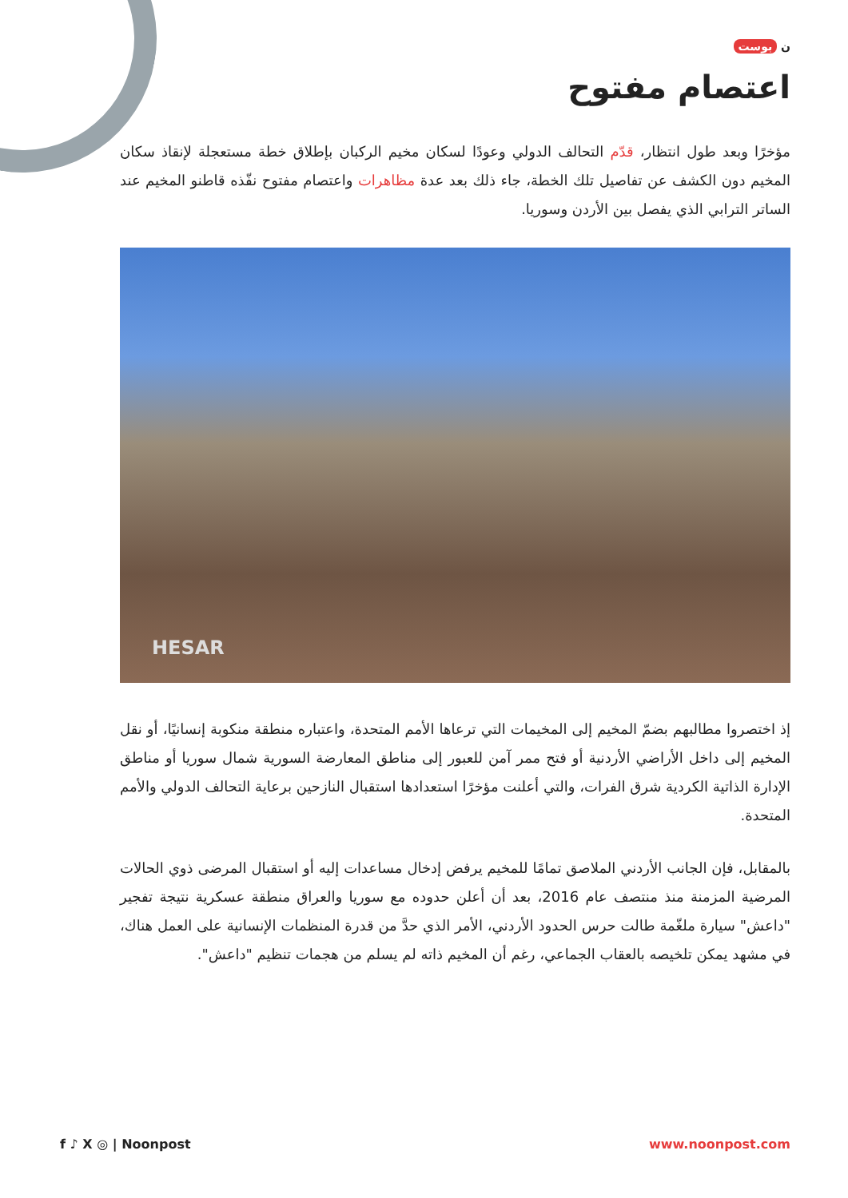ن بوست
اعتصام مفتوح
مؤخرًا وبعد طول انتظار، قدّم التحالف الدولي وعودًا لسكان مخيم الركبان بإطلاق خطة مستعجلة لإنقاذ سكان المخيم دون الكشف عن تفاصيل تلك الخطة، جاء ذلك بعد عدة مظاهرات واعتصام مفتوح نفّذه قاطنو المخيم عند الساتر الترابي الذي يفصل بين الأردن وسوريا.
HESAR
إذ اختصروا مطالبهم بضمّ المخيم إلى المخيمات التي ترعاها الأمم المتحدة، واعتباره منطقة منكوبة إنسانيًا، أو نقل المخيم إلى داخل الأراضي الأردنية أو فتح ممر آمن للعبور إلى مناطق المعارضة السورية شمال سوريا أو مناطق الإدارة الذاتية الكردية شرق الفرات، والتي أعلنت مؤخرًا استعدادها استقبال النازحين برعاية التحالف الدولي والأمم المتحدة.
بالمقابل، فإن الجانب الأردني الملاصق تمامًا للمخيم يرفض إدخال مساعدات إليه أو استقبال المرضى ذوي الحالات المرضية المزمنة منذ منتصف عام 2016، بعد أن أعلن حدوده مع سوريا والعراق منطقة عسكرية نتيجة تفجير "داعش" سيارة ملغّمة طالت حرس الحدود الأردني، الأمر الذي حدَّ من قدرة المنظمات الإنسانية على العمل هناك، في مشهد يمكن تلخيصه بالعقاب الجماعي، رغم أن المخيم ذاته لم يسلم من هجمات تنظيم "داعش".
f ♪ X ◎ | Noonpost www.noonpost.com